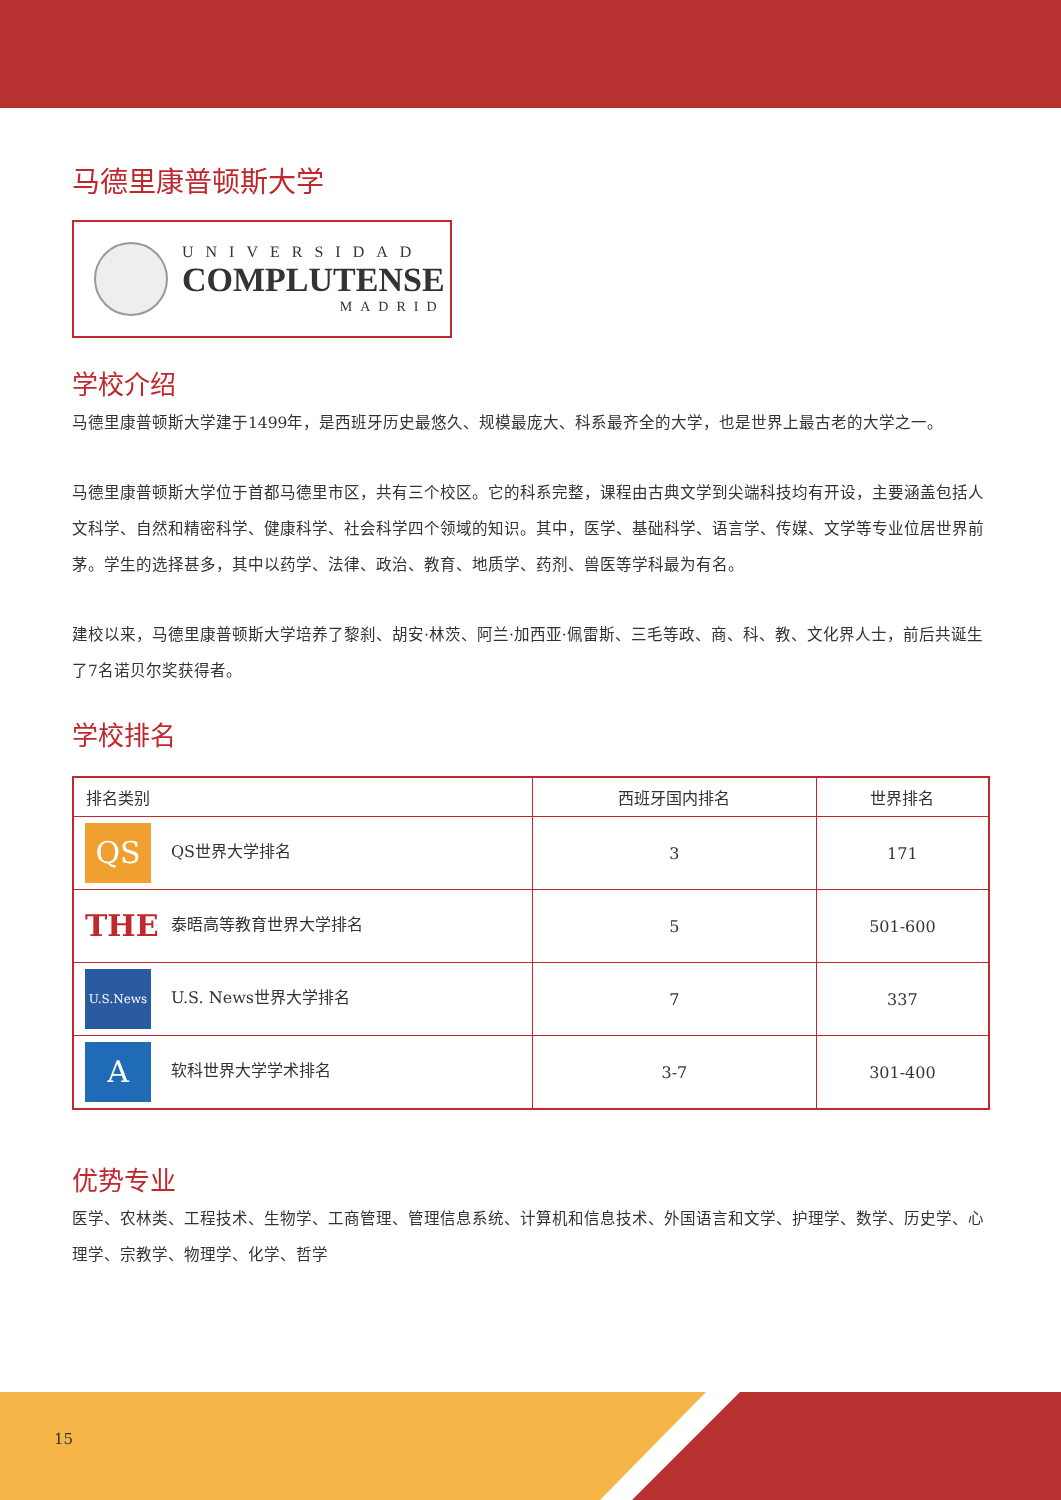马德里康普顿斯大学
UNIVERSIDAD
COMPLUTENSE
MADRID
学校介绍
马德里康普顿斯大学建于1499年，是西班牙历史最悠久、规模最庞大、科系最齐全的大学，也是世界上最古老的大学之一。
马德里康普顿斯大学位于首都马德里市区，共有三个校区。它的科系完整，课程由古典文学到尖端科技均有开设，主要涵盖包括人文科学、自然和精密科学、健康科学、社会科学四个领域的知识。其中，医学、基础科学、语言学、传媒、文学等专业位居世界前茅。学生的选择甚多，其中以药学、法律、政治、教育、地质学、药剂、兽医等学科最为有名。
建校以来，马德里康普顿斯大学培养了黎刹、胡安·林茨、阿兰·加西亚·佩雷斯、三毛等政、商、科、教、文化界人士，前后共诞生了7名诺贝尔奖获得者。
学校排名
| 排名类别 | 西班牙国内排名 | 世界排名 |
| --- | --- | --- |
| QS QS世界大学排名 | 3 | 171 |
| THE 泰晤高等教育世界大学排名 | 5 | 501-600 |
| U.S.News U.S. News世界大学排名 | 7 | 337 |
| A 软科世界大学学术排名 | 3-7 | 301-400 |
优势专业
医学、农林类、工程技术、生物学、工商管理、管理信息系统、计算机和信息技术、外国语言和文学、护理学、数学、历史学、心理学、宗教学、物理学、化学、哲学
15